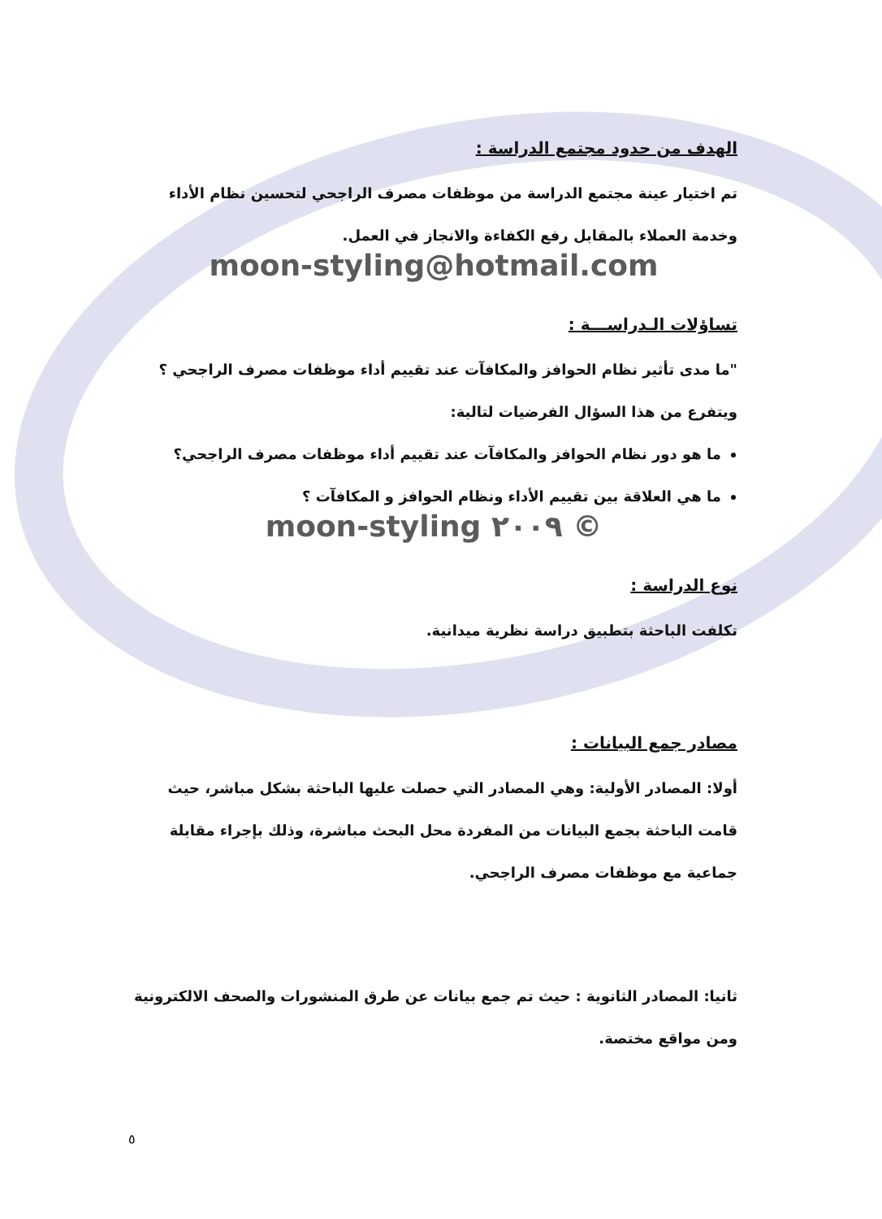الهدف من حدود مجتمع الدراسة :
تم اختيار عينة مجتمع الدراسة من موظفات مصرف الراجحي لتحسين نظام الأداء وخدمة العملاء بالمقابل رفع الكفاءة والانجاز في العمل.
moon-styling@hotmail.com
تساؤلات الـدراســـة :
"ما مدى تأثير نظام الحوافز والمكافآت عند تقييم أداء موظفات مصرف الراجحي ؟
ويتفرع من هذا السؤال الفرضيات لتالية:
ما هو دور نظام الحوافز والمكافآت عند تقييم أداء موظفات مصرف الراجحي؟
ما هي العلاقة بين تقييم الأداء ونظام الحوافز و المكافآت ؟
moon-styling ٢٠٠٩ ©
نوع الدراسة :
تكلفت الباحثة بتطبيق دراسة نظرية ميدانية.
مصادر جمع البيانات :
أولا: المصادر الأولية: وهي المصادر التي حصلت عليها الباحثة بشكل مباشر، حيث قامت الباحثة بجمع البيانات من المفردة محل البحث مباشرة، وذلك بإجراء مقابلة جماعية مع موظفات مصرف الراجحي.
ثانيا: المصادر الثانوية : حيث تم جمع بيانات عن طرق المنشورات والصحف الالكترونية ومن مواقع مختصة.
٥